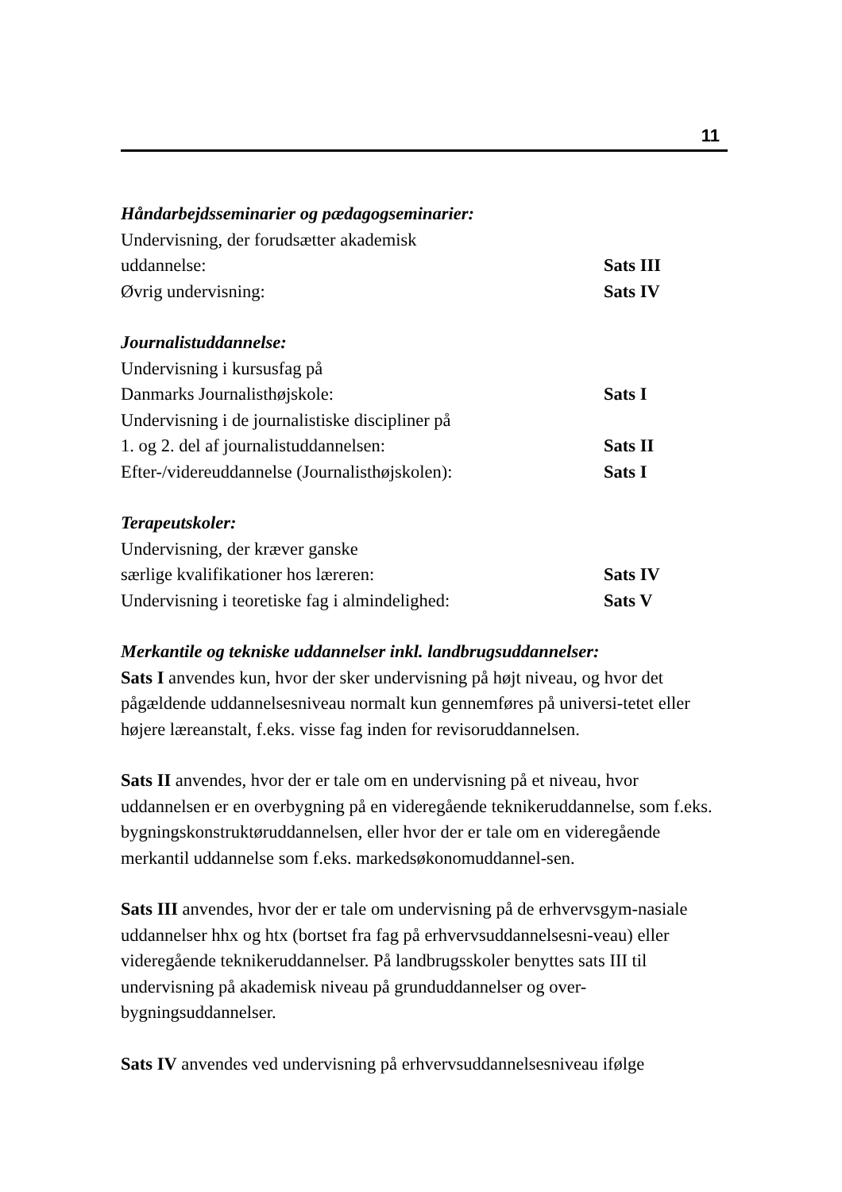11
Håndarbejdsseminarier og pædagogseminarier:
Undervisning, der forudsætter akademisk
uddannelse: Sats III
Øvrig undervisning: Sats IV
Journalistuddannelse:
Undervisning i kursusfag på
Danmarks Journalisthøjskole: Sats I
Undervisning i de journalistiske discipliner på
1. og 2. del af journalistuddannelsen: Sats II
Efter-/videreuddannelse (Journalisthøjskolen): Sats I
Terapeutskoler:
Undervisning, der kræver ganske
særlige kvalifikationer hos læreren: Sats IV
Undervisning i teoretiske fag i almindelighed: Sats V
Merkantile og tekniske uddannelser inkl. landbrugsuddannelser:
Sats I anvendes kun, hvor der sker undervisning på højt niveau, og hvor det pågældende uddannelsesniveau normalt kun gennemføres på universi-tetet eller højere læreanstalt, f.eks. visse fag inden for revisoruddannelsen.
Sats II anvendes, hvor der er tale om en undervisning på et niveau, hvor uddannelsen er en overbygning på en videregående teknikeruddannelse, som f.eks. bygningskonstruktøruddannelsen, eller hvor der er tale om en videregående merkantil uddannelse som f.eks. markedsøkonomuddannel-sen.
Sats III anvendes, hvor der er tale om undervisning på de erhvervsgym-nasiale uddannelser hhx og htx (bortset fra fag på erhvervsuddannelsesni-veau) eller videregående teknikeruddannelser. På landbrugsskoler benyttes sats III til undervisning på akademisk niveau på grunduddannelser og over-bygningsuddannelser.
Sats IV anvendes ved undervisning på erhvervsuddannelsesniveau ifølge